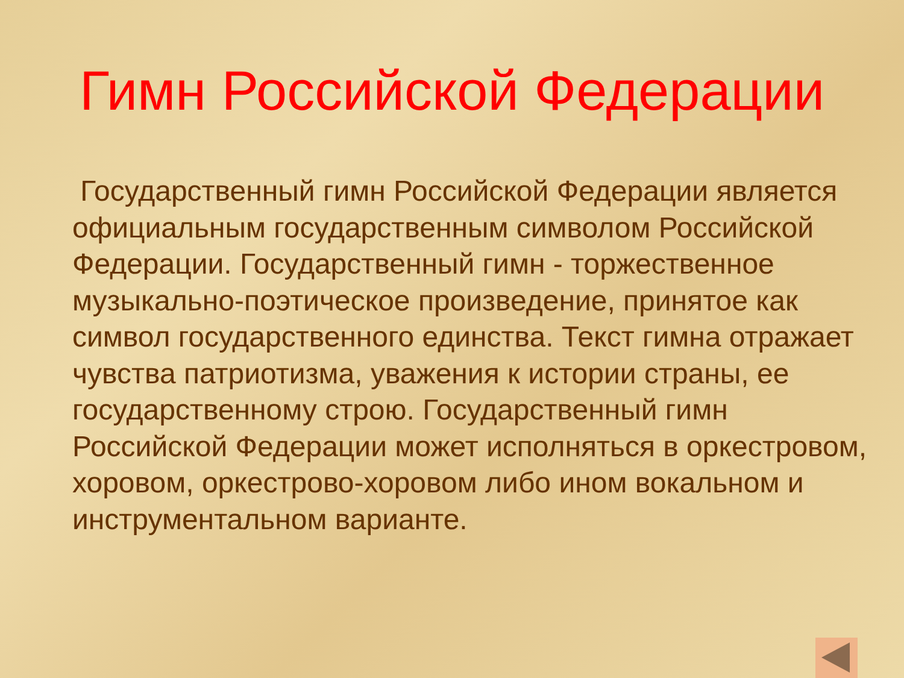Гимн Российской Федерации
Государственный гимн Российской Федерации является официальным государственным символом Российской Федерации. Государственный гимн - торжественное музыкально-поэтическое произведение, принятое как символ государственного единства. Текст гимна отражает чувства патриотизма, уважения к истории страны, ее государственному строю. Государственный гимн Российской Федерации может исполняться в оркестровом, хоровом, оркестрово-хоровом либо ином вокальном и инструментальном варианте.